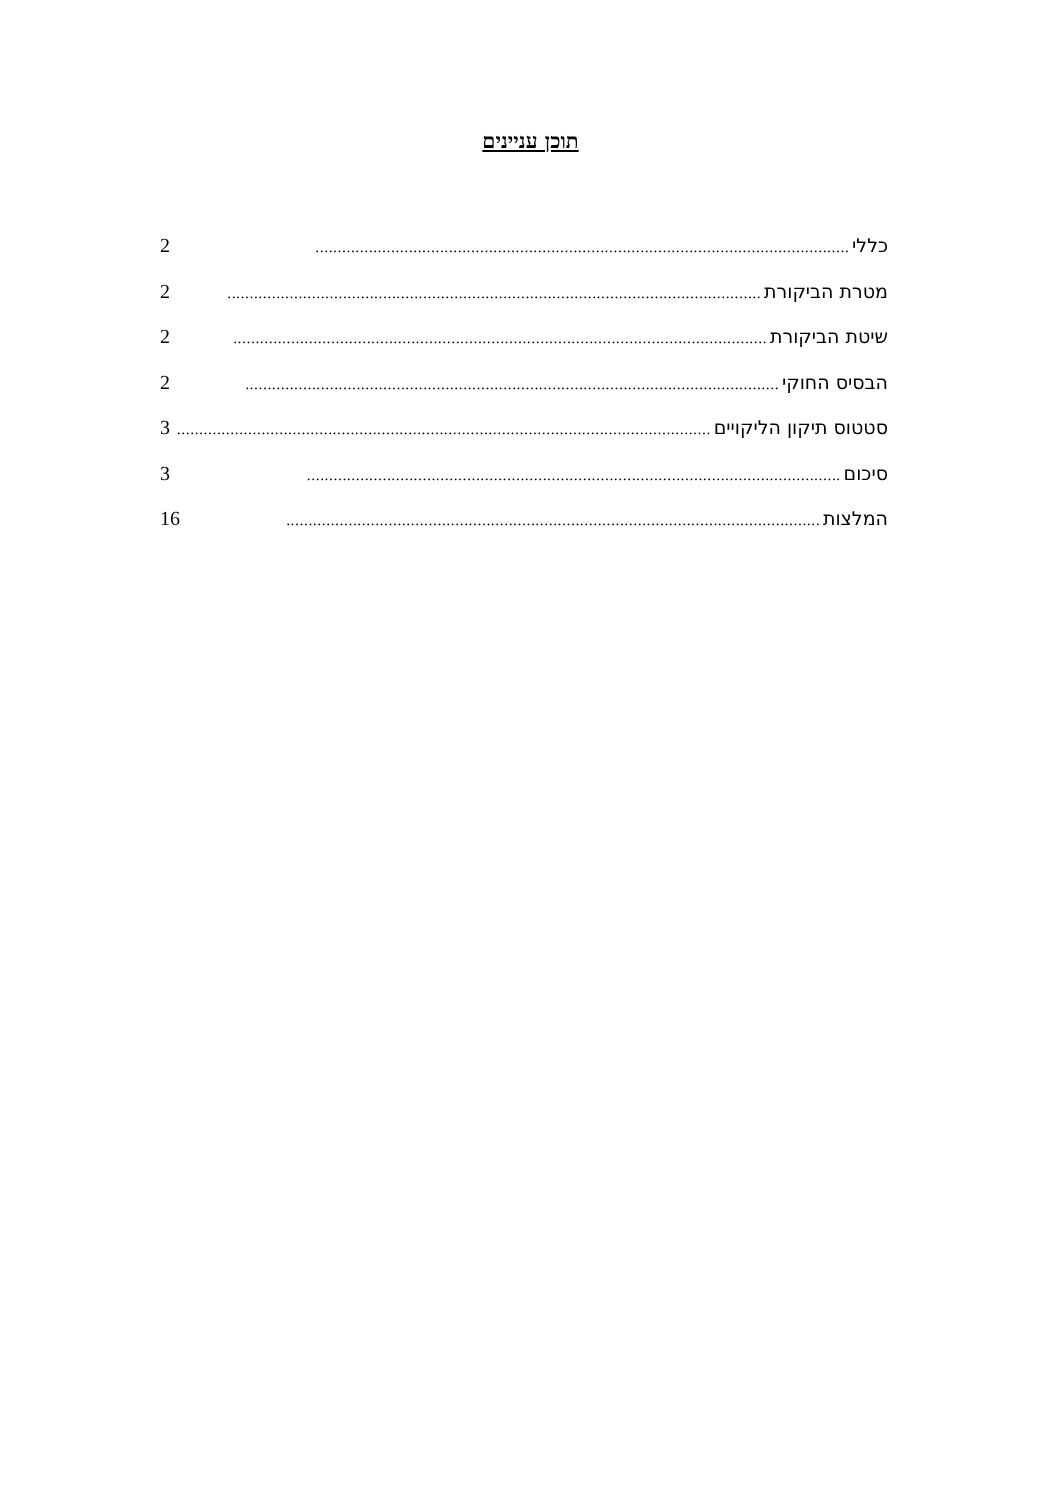תוכן עניינים
כללי........................................................................................................................ 2
מטרת הביקורת........................................................................................................................ 2
שיטת הביקורת........................................................................................................................ 2
הבסיס החוקי........................................................................................................................ 2
סטטוס תיקון הליקויים........................................................................................................................ 3
סיכום........................................................................................................................ 3
המלצות........................................................................................................................ 16